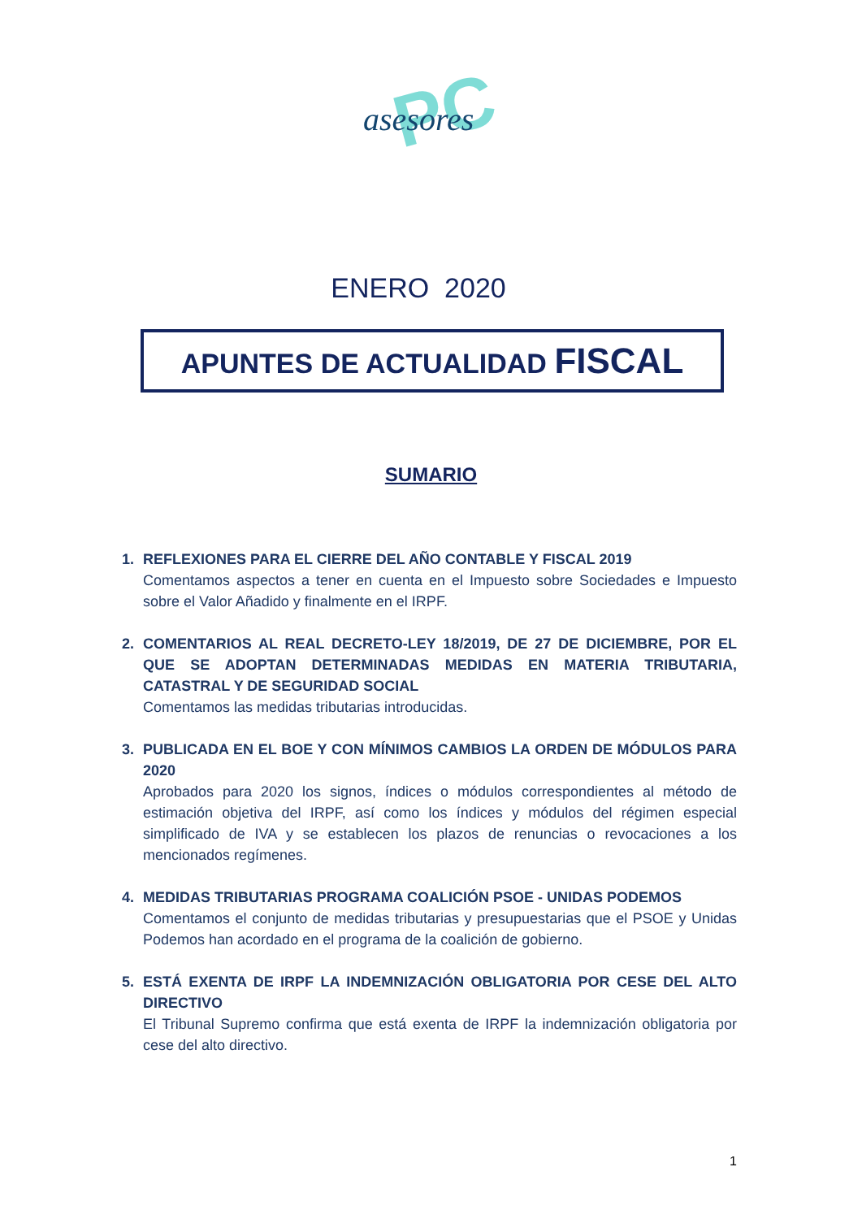PC
asesores
ENERO 2020
APUNTES DE ACTUALIDAD FISCAL
SUMARIO
1. REFLEXIONES PARA EL CIERRE DEL AÑO CONTABLE Y FISCAL 2019
Comentamos aspectos a tener en cuenta en el Impuesto sobre Sociedades e Impuesto sobre el Valor Añadido y finalmente en el IRPF.
2. COMENTARIOS AL REAL DECRETO-LEY 18/2019, DE 27 DE DICIEMBRE, POR EL QUE SE ADOPTAN DETERMINADAS MEDIDAS EN MATERIA TRIBUTARIA, CATASTRAL Y DE SEGURIDAD SOCIAL
Comentamos las medidas tributarias introducidas.
3. PUBLICADA EN EL BOE Y CON MÍNIMOS CAMBIOS LA ORDEN DE MÓDULOS PARA 2020
Aprobados para 2020 los signos, índices o módulos correspondientes al método de estimación objetiva del IRPF, así como los índices y módulos del régimen especial simplificado de IVA y se establecen los plazos de renuncias o revocaciones a los mencionados regímenes.
4. MEDIDAS TRIBUTARIAS PROGRAMA COALICIÓN PSOE - UNIDAS PODEMOS
Comentamos el conjunto de medidas tributarias y presupuestarias que el PSOE y Unidas Podemos han acordado en el programa de la coalición de gobierno.
5. ESTÁ EXENTA DE IRPF LA INDEMNIZACIÓN OBLIGATORIA POR CESE DEL ALTO DIRECTIVO
El Tribunal Supremo confirma que está exenta de IRPF la indemnización obligatoria por cese del alto directivo.
1